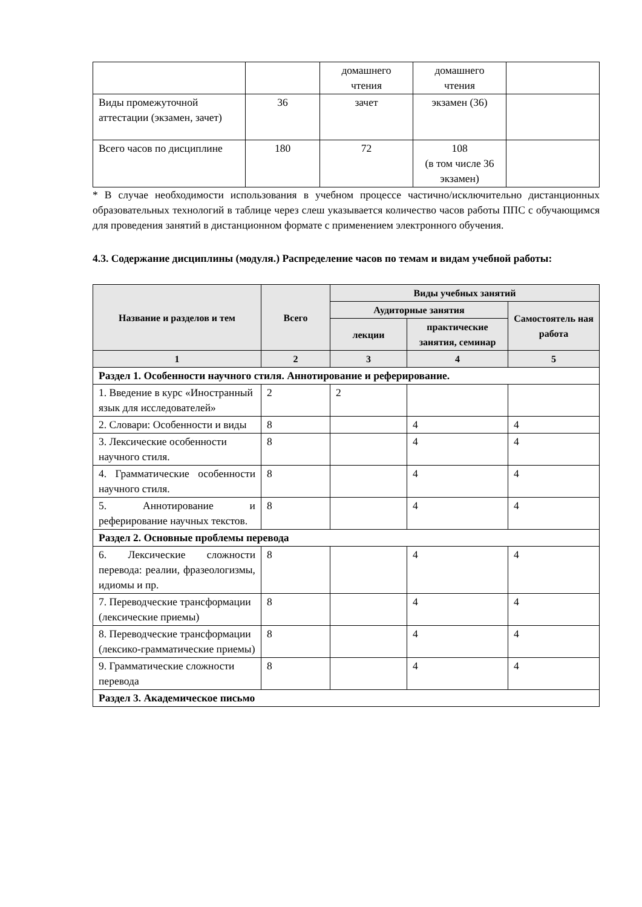| | | домашнего чтения | домашнего чтения | |
| Виды промежуточной аттестации (экзамен, зачет) | 36 | зачет | экзамен (36) | |
| Всего часов по дисциплине | 180 | 72 | 108 (в том числе 36 экзамен) | |
* В случае необходимости использования в учебном процессе частично/исключительно дистанционных образовательных технологий в таблице через слеш указывается количество часов работы ППС с обучающимся для проведения занятий в дистанционном формате с применением электронного обучения.
4.3. Содержание дисциплины (модуля.) Распределение часов по темам и видам учебной работы:
| Название и разделов и тем | Всего | Виды учебных занятий | | |
| --- | --- | --- | --- | --- |
| | | Аудиторные занятия | | Самостоятель ная работа |
| | | лекции | практические занятия, семинар | |
| 1 | 2 | 3 | 4 | 5 |
| Раздел 1. Особенности научного стиля. Аннотирование и реферирование. | | | | |
| 1. Введение в курс «Иностранный язык для исследователей» | 2 | 2 | | |
| 2. Словари: Особенности и виды | 8 | | 4 | 4 |
| 3. Лексические особенности научного стиля. | 8 | | 4 | 4 |
| 4. Грамматические особенности научного стиля. | 8 | | 4 | 4 |
| 5. Аннотирование и реферирование научных текстов. | 8 | | 4 | 4 |
| Раздел 2. Основные проблемы перевода | | | | |
| 6. Лексические сложности перевода: реалии, фразеологизмы, идиомы и пр. | 8 | | 4 | 4 |
| 7. Переводческие трансформации (лексические приемы) | 8 | | 4 | 4 |
| 8. Переводческие трансформации (лексико-грамматические приемы) | 8 | | 4 | 4 |
| 9. Грамматические сложности перевода | 8 | | 4 | 4 |
| Раздел 3. Академическое письмо | | | | |